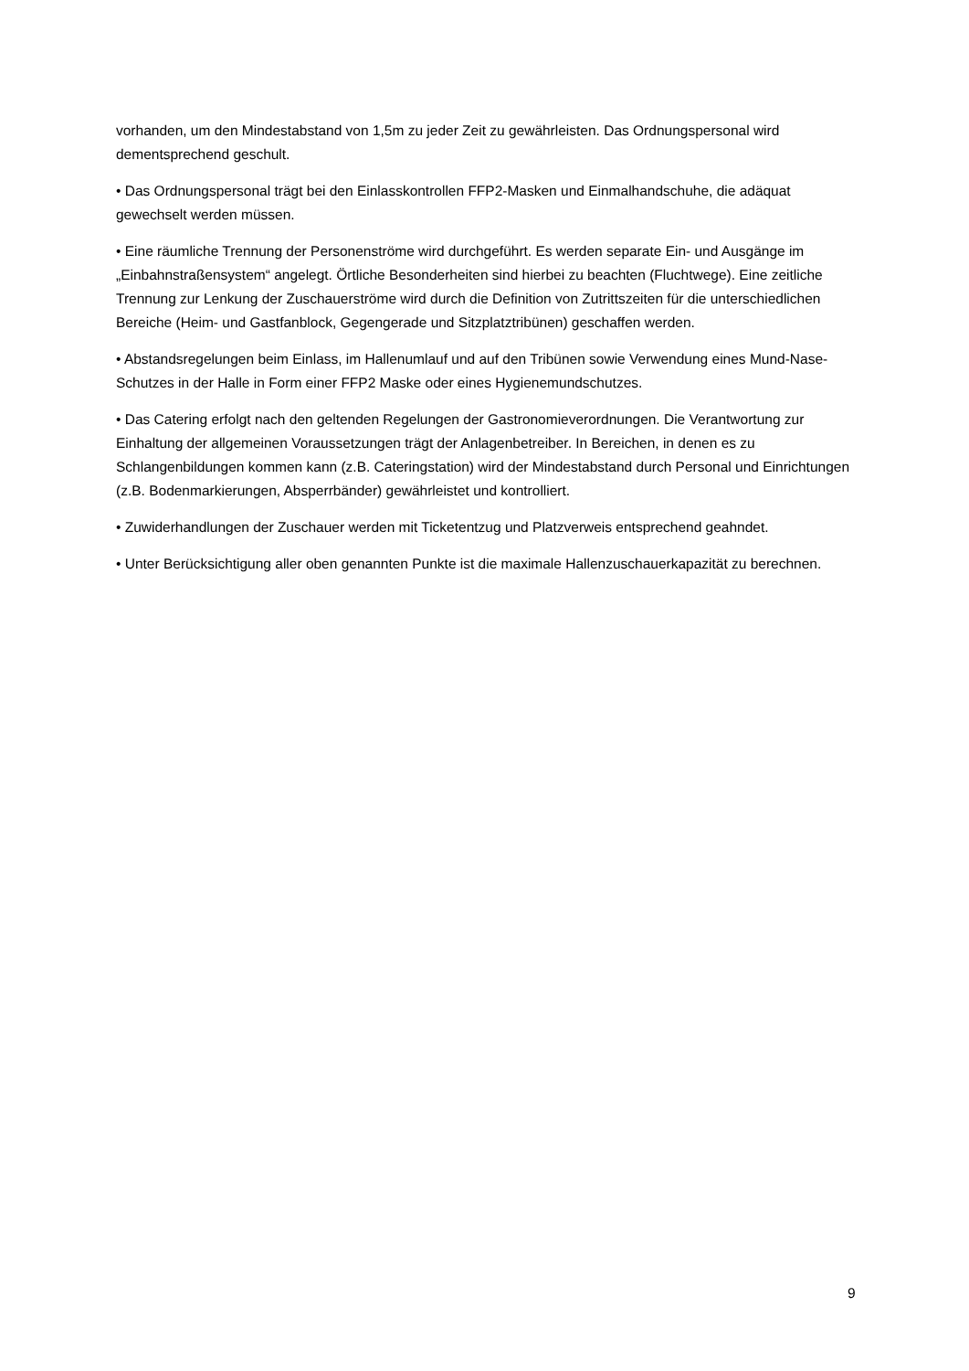vorhanden, um den Mindestabstand von 1,5m zu jeder Zeit zu gewährleisten. Das Ordnungspersonal wird dementsprechend geschult.
• Das Ordnungspersonal trägt bei den Einlasskontrollen FFP2-Masken und Einmalhandschuhe, die adäquat gewechselt werden müssen.
• Eine räumliche Trennung der Personenströme wird durchgeführt. Es werden separate Ein- und Ausgänge im „Einbahnstraßensystem“ angelegt. Örtliche Besonderheiten sind hierbei zu beachten (Fluchtwege). Eine zeitliche Trennung zur Lenkung der Zuschauerströme wird durch die Definition von Zutrittszeiten für die unterschiedlichen Bereiche (Heim- und Gastfanblock, Gegengerade und Sitzplatztribünen) geschaffen werden.
• Abstandsregelungen beim Einlass, im Hallenumlauf und auf den Tribünen sowie Verwendung eines Mund-Nase-Schutzes in der Halle in Form einer FFP2 Maske oder eines Hygienemundschutzes.
• Das Catering erfolgt nach den geltenden Regelungen der Gastronomieverordnungen. Die Verantwortung zur Einhaltung der allgemeinen Voraussetzungen trägt der Anlagenbetreiber. In Bereichen, in denen es zu Schlangenbildungen kommen kann (z.B. Cateringstation) wird der Mindestabstand durch Personal und Einrichtungen (z.B. Bodenmarkierungen, Absperrbänder) gewährleistet und kontrolliert.
• Zuwiderhandlungen der Zuschauer werden mit Ticketentzug und Platzverweis entsprechend geahndet.
• Unter Berücksichtigung aller oben genannten Punkte ist die maximale Hallenzuschauerkapazität zu berechnen.
9